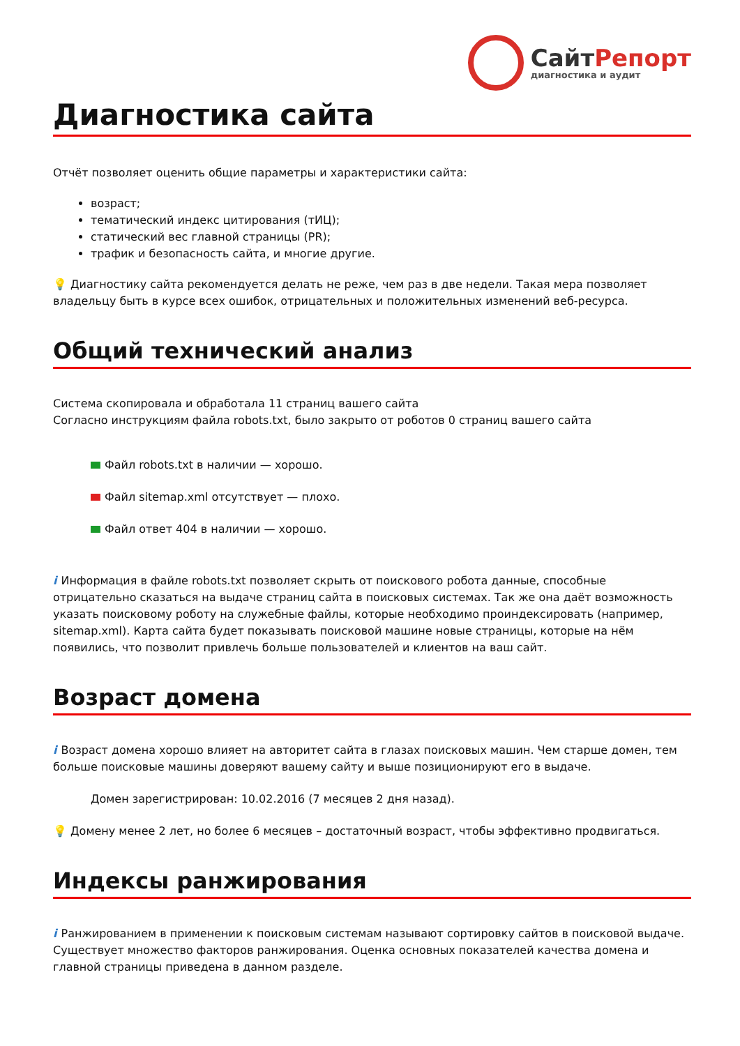СайтРепорт
диагностика и аудит
Диагностика сайта
Отчёт позволяет оценить общие параметры и характеристики сайта:
возраст;
тематический индекс цитирования (тИЦ);
статический вес главной страницы (PR);
трафик и безопасность сайта, и многие другие.
💡 Диагностику сайта рекомендуется делать не реже, чем раз в две недели. Такая мера позволяет владельцу быть в курсе всех ошибок, отрицательных и положительных изменений веб-ресурса.
Общий технический анализ
Система скопировала и обработала 11 страниц вашего сайта
Согласно инструкциям файла robots.txt, было закрыто от роботов 0 страниц вашего сайта
Файл robots.txt в наличии — хорошо.
Файл sitemap.xml отсутствует — плохо.
Файл ответ 404 в наличии — хорошо.
i Информация в файле robots.txt позволяет скрыть от поискового робота данные, способные отрицательно сказаться на выдаче страниц сайта в поисковых системах. Так же она даёт возможность указать поисковому роботу на служебные файлы, которые необходимо проиндексировать (например, sitemap.xml). Карта сайта будет показывать поисковой машине новые страницы, которые на нём появились, что позволит привлечь больше пользователей и клиентов на ваш сайт.
Возраст домена
i Возраст домена хорошо влияет на авторитет сайта в глазах поисковых машин. Чем старше домен, тем больше поисковые машины доверяют вашему сайту и выше позиционируют его в выдаче.
Домен зарегистрирован: 10.02.2016 (7 месяцев 2 дня назад).
💡 Домену менее 2 лет, но более 6 месяцев – достаточный возраст, чтобы эффективно продвигаться.
Индексы ранжирования
i Ранжированием в применении к поисковым системам называют сортировку сайтов в поисковой выдаче. Существует множество факторов ранжирования. Оценка основных показателей качества домена и главной страницы приведена в данном разделе.